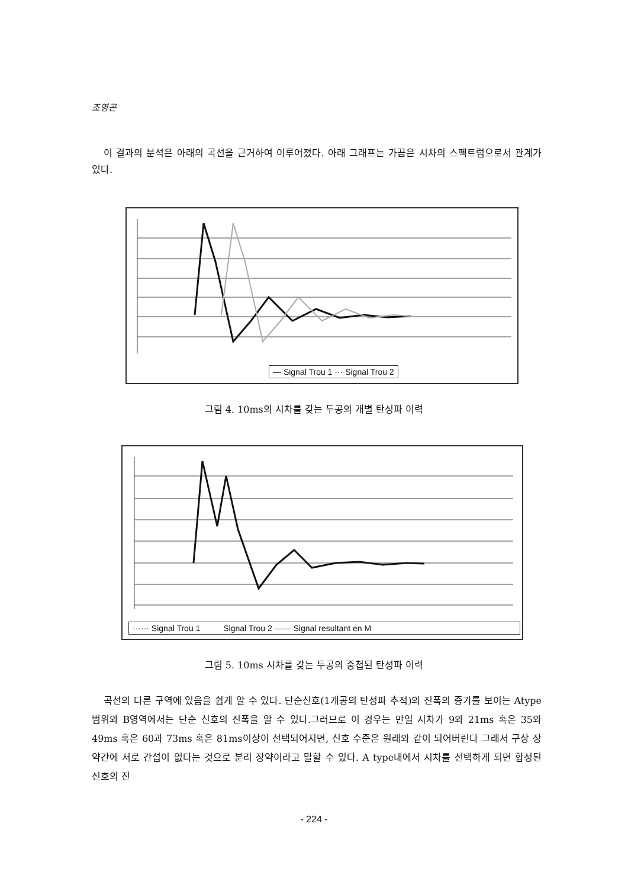조영곤
이 결과의 분석은 아래의 곡선을 근거하여 이루어졌다. 아래 그래프는 가끔은 시차의 스펙트럼으로서 관계가 있다.
— Signal Trou 1 ··· Signal Trou 2
그림 4. 10ms의 시차를 갖는 두공의 개별 탄성파 이력
······ Signal Trou 1 Signal Trou 2 —— Signal resultant en M
그림 5. 10ms 시차를 갖는 두공의 중첩된 탄성파 이력
곡선의 다른 구역에 있음을 쉽게 알 수 있다. 단순신호(1개공의 탄성파 추적)의 진폭의 증가를 보이는 Atype 범위와 B영역에서는 단순 신호의 진폭을 알 수 있다.그러므로 이 경우는 만일 시차가 9와 21ms 혹은 35와 49ms 혹은 60과 73ms 혹은 81ms이상이 선택되어지면, 신호 수준은 원래와 같이 되어버린다 그래서 구상 장약간에 서로 간섭이 없다는 것으로 분리 장약이라고 말할 수 있다. A type내에서 시차를 선택하게 되면 합성된 신호의 진
- 224 -